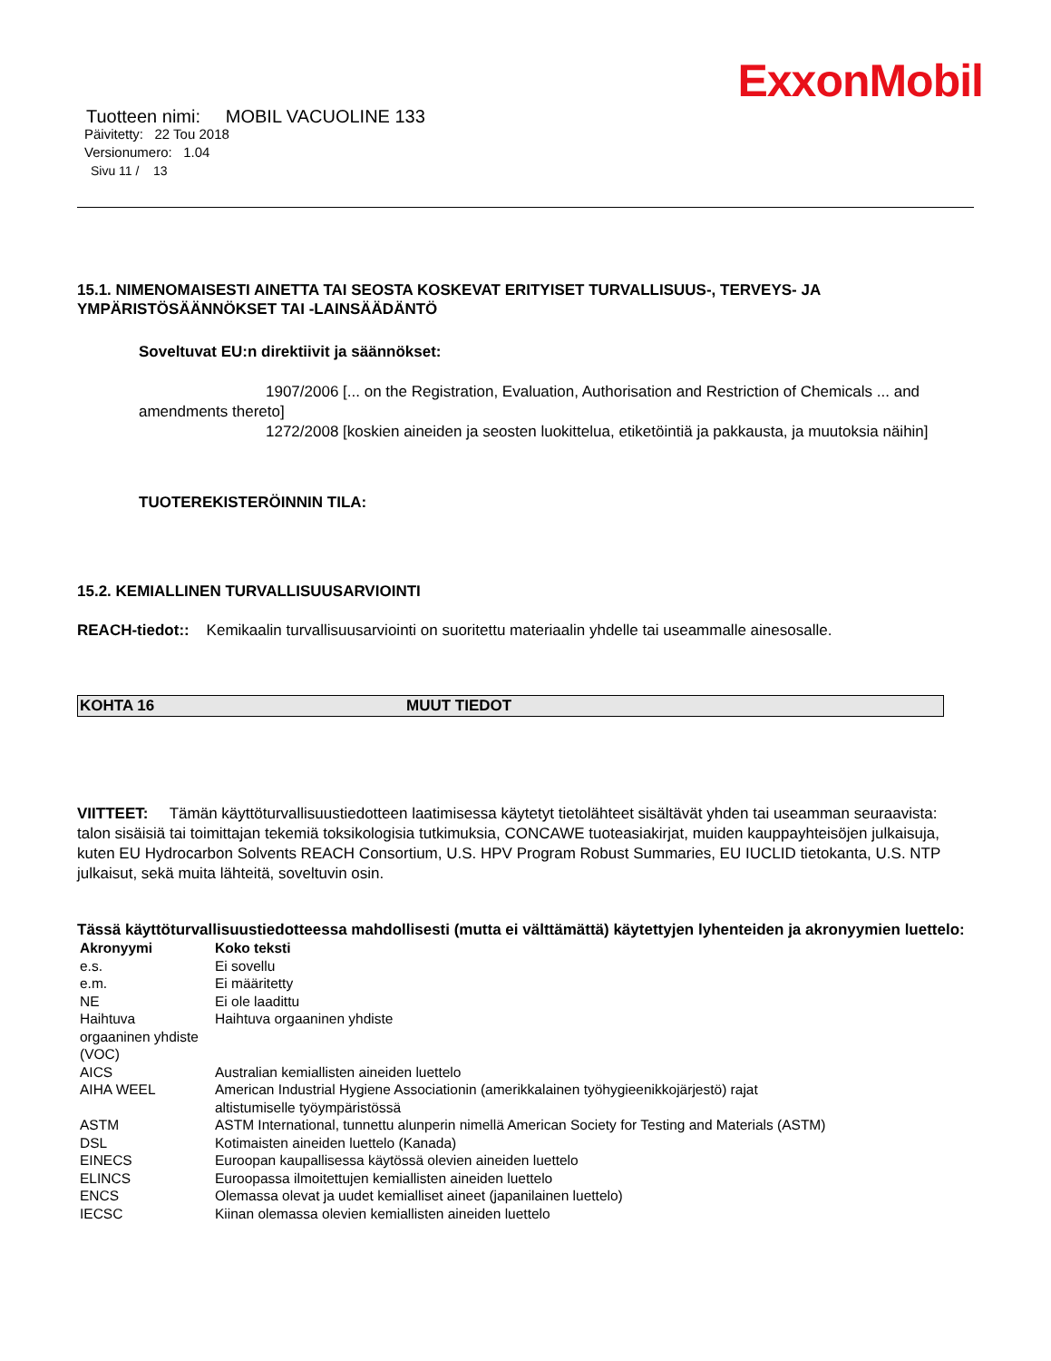ExxonMobil
Tuotteen nimi: MOBIL VACUOLINE 133
Päivitetty: 22 Tou 2018
Versionumero: 1.04
Sivu 11 / 13
15.1. NIMENOMAISESTI AINETTA TAI SEOSTA KOSKEVAT ERITYISET TURVALLISUUS-, TERVEYS- JA YMPÄRISTÖSÄÄNNÖKSET TAI -LAINSÄÄDÄNTÖ
Soveltuvat EU:n direktiivit ja säännökset:
1907/2006 [... on the Registration, Evaluation, Authorisation and Restriction of Chemicals ... and amendments thereto]
1272/2008 [koskien aineiden ja seosten luokittelua, etiketöintiä ja pakkausta, ja muutoksia näihin]
TUOTEREKISTERÖINNIN TILA:
15.2. KEMIALLINEN TURVALLISUUSARVIOINTI
REACH-tiedot:: Kemikaalin turvallisuusarviointi on suoritettu materiaalin yhdelle tai useammalle ainesosalle.
KOHTA 16 MUUT TIEDOT
VIITTEET: Tämän käyttöturvallisuustiedotteen laatimisessa käytetyt tietolähteet sisältävät yhden tai useamman seuraavista: talon sisäisiä tai toimittajan tekemiä toksikologisia tutkimuksia, CONCAWE tuoteasiakirjat, muiden kauppayhteisöjen julkaisuja, kuten EU Hydrocarbon Solvents REACH Consortium, U.S. HPV Program Robust Summaries, EU IUCLID tietokanta, U.S. NTP julkaisut, sekä muita lähteitä, soveltuvin osin.
Tässä käyttöturvallisuustiedotteessa mahdollisesti (mutta ei välttämättä) käytettyjen lyhenteiden ja akronyymien luettelo:
| Akronyymi | Koko teksti |
| --- | --- |
| e.s. | Ei sovellu |
| e.m. | Ei määritetty |
| NE | Ei ole laadittu |
| Haihtuva orgaaninen yhdiste (VOC) | Haihtuva orgaaninen yhdiste |
| AICS | Australian kemiallisten aineiden luettelo |
| AIHA WEEL | American Industrial Hygiene Associationin (amerikkalainen työhygieenikkojärjestö) rajat altistumiselle työympäristössä |
| ASTM | ASTM International, tunnettu alunperin nimellä American Society for Testing and Materials (ASTM) |
| DSL | Kotimaisten aineiden luettelo (Kanada) |
| EINECS | Euroopan kaupallisessa käytössä olevien aineiden luettelo |
| ELINCS | Euroopassa ilmoitettujen kemiallisten aineiden luettelo |
| ENCS | Olemassa olevat ja uudet kemialliset aineet (japanilainen luettelo) |
| IECSC | Kiinan olemassa olevien kemiallisten aineiden luettelo |